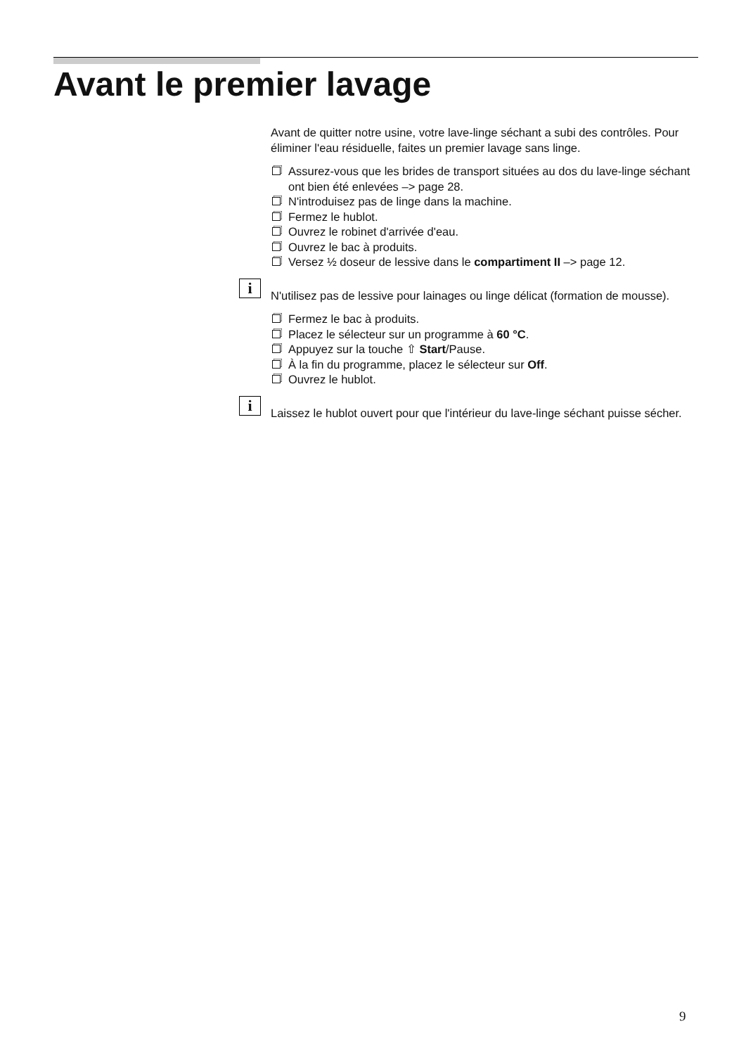Avant le premier lavage
Avant de quitter notre usine, votre lave-linge séchant a subi des contrôles. Pour éliminer l'eau résiduelle, faites un premier lavage sans linge.
Assurez-vous que les brides de transport situées au dos du lave-linge séchant ont bien été enlevées –> page 28.
N'introduisez pas de linge dans la machine.
Fermez le hublot.
Ouvrez le robinet d'arrivée d'eau.
Ouvrez le bac à produits.
Versez ½ doseur de lessive dans le compartiment II –> page 12.
i N'utilisez pas de lessive pour lainages ou linge délicat (formation de mousse).
Fermez le bac à produits.
Placez le sélecteur sur un programme à 60 °C.
Appuyez sur la touche ⇧ Start/Pause.
À la fin du programme, placez le sélecteur sur Off.
Ouvrez le hublot.
i Laissez le hublot ouvert pour que l'intérieur du lave-linge séchant puisse sécher.
9